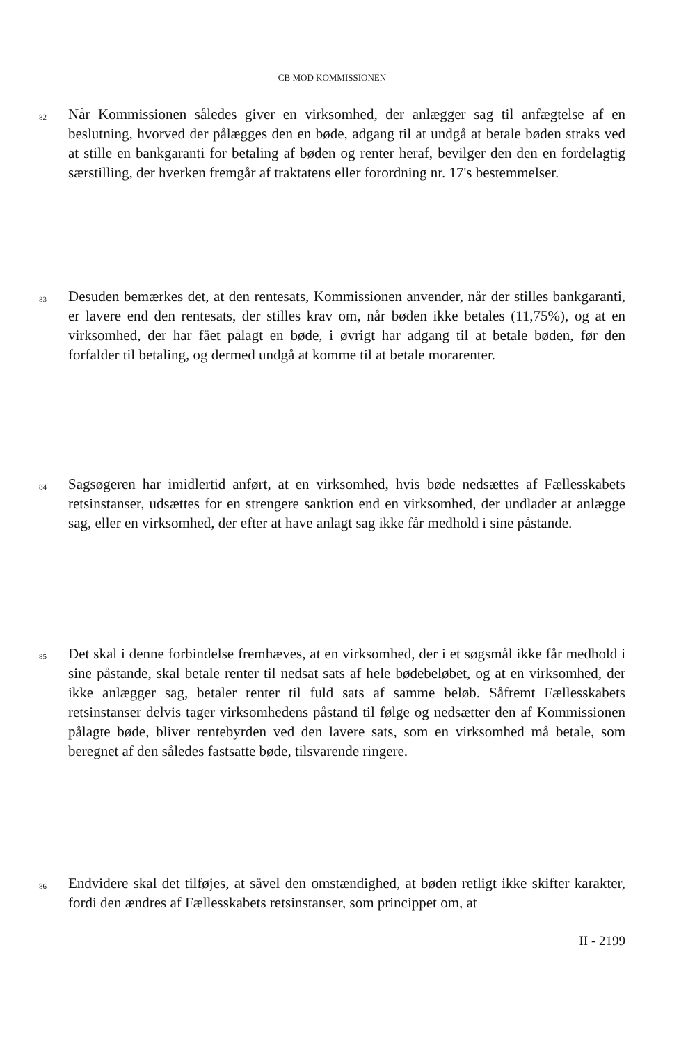CB MOD KOMMISSIONEN
82
Når Kommissionen således giver en virksomhed, der anlægger sag til anfægtelse af en beslutning, hvorved der pålægges den en bøde, adgang til at undgå at betale bøden straks ved at stille en bankgaranti for betaling af bøden og renter heraf, bevilger den den en fordelagtig særstilling, der hverken fremgår af traktatens eller forordning nr. 17's bestemmelser.
83
Desuden bemærkes det, at den rentesats, Kommissionen anvender, når der stilles bankgaranti, er lavere end den rentesats, der stilles krav om, når bøden ikke betales (11,75%), og at en virksomhed, der har fået pålagt en bøde, i øvrigt har adgang til at betale bøden, før den forfalder til betaling, og dermed undgå at komme til at betale morarenter.
84
Sagsøgeren har imidlertid anført, at en virksomhed, hvis bøde nedsættes af Fællesskabets retsinstanser, udsættes for en strengere sanktion end en virksomhed, der undlader at anlægge sag, eller en virksomhed, der efter at have anlagt sag ikke får medhold i sine påstande.
85
Det skal i denne forbindelse fremhæves, at en virksomhed, der i et søgsmål ikke får medhold i sine påstande, skal betale renter til nedsat sats af hele bødebeløbet, og at en virksomhed, der ikke anlægger sag, betaler renter til fuld sats af samme beløb. Såfremt Fællesskabets retsinstanser delvis tager virksomhedens påstand til følge og nedsætter den af Kommissionen pålagte bøde, bliver rentebyrden ved den lavere sats, som en virksomhed må betale, som beregnet af den således fastsatte bøde, tilsvarende ringere.
86
Endvidere skal det tilføjes, at såvel den omstændighed, at bøden retligt ikke skifter karakter, fordi den ændres af Fællesskabets retsinstanser, som princippet om, at
II - 2199